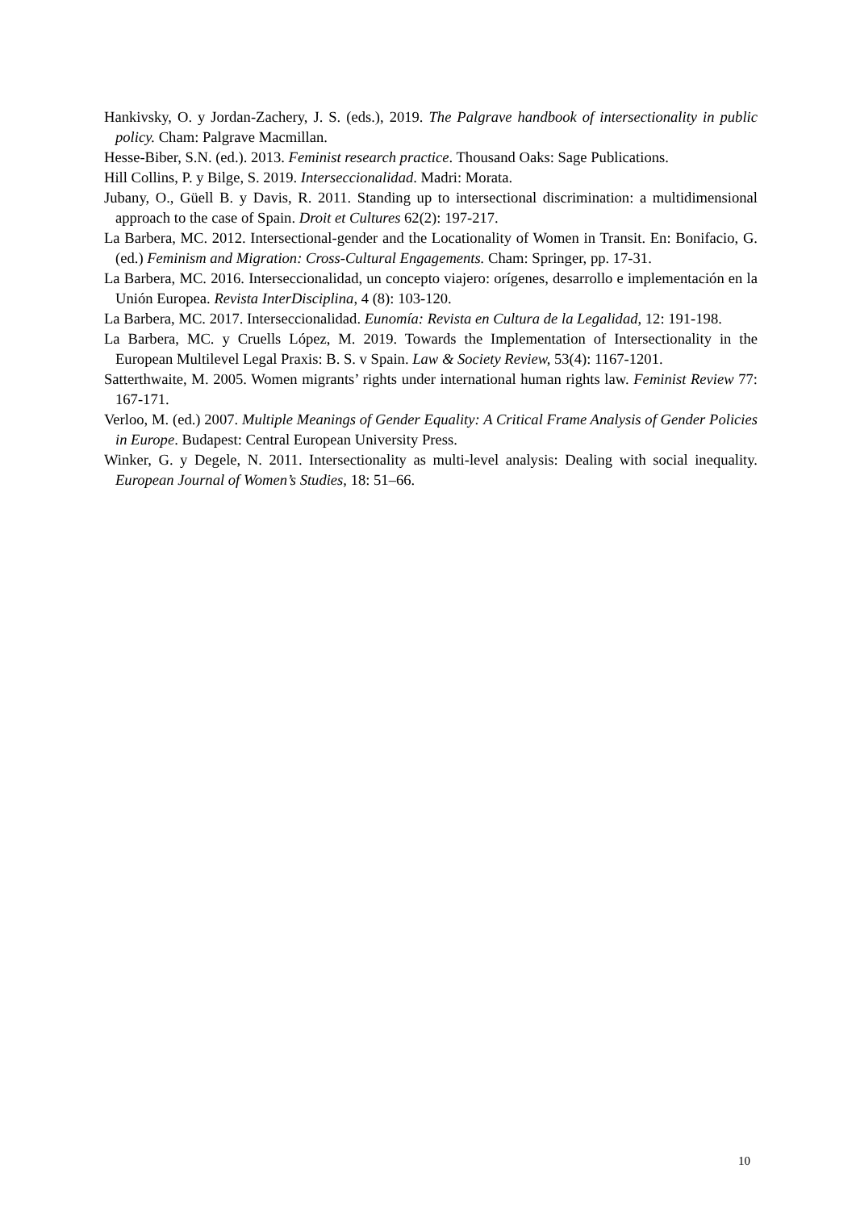Hankivsky, O. y Jordan-Zachery, J. S. (eds.), 2019. The Palgrave handbook of intersectionality in public policy. Cham: Palgrave Macmillan.
Hesse-Biber, S.N. (ed.). 2013. Feminist research practice. Thousand Oaks: Sage Publications.
Hill Collins, P. y Bilge, S. 2019. Interseccionalidad. Madri: Morata.
Jubany, O., Güell B. y Davis, R. 2011. Standing up to intersectional discrimination: a multidimensional approach to the case of Spain. Droit et Cultures 62(2): 197-217.
La Barbera, MC. 2012. Intersectional-gender and the Locationality of Women in Transit. En: Bonifacio, G. (ed.) Feminism and Migration: Cross-Cultural Engagements. Cham: Springer, pp. 17-31.
La Barbera, MC. 2016. Interseccionalidad, un concepto viajero: orígenes, desarrollo e implementación en la Unión Europea. Revista InterDisciplina, 4 (8): 103-120.
La Barbera, MC. 2017. Interseccionalidad. Eunomía: Revista en Cultura de la Legalidad, 12: 191-198.
La Barbera, MC. y Cruells López, M. 2019. Towards the Implementation of Intersectionality in the European Multilevel Legal Praxis: B. S. v Spain. Law & Society Review, 53(4): 1167-1201.
Satterthwaite, M. 2005. Women migrants’ rights under international human rights law. Feminist Review 77: 167-171.
Verloo, M. (ed.) 2007. Multiple Meanings of Gender Equality: A Critical Frame Analysis of Gender Policies in Europe. Budapest: Central European University Press.
Winker, G. y Degele, N. 2011. Intersectionality as multi-level analysis: Dealing with social inequality. European Journal of Women’s Studies, 18: 51–66.
10